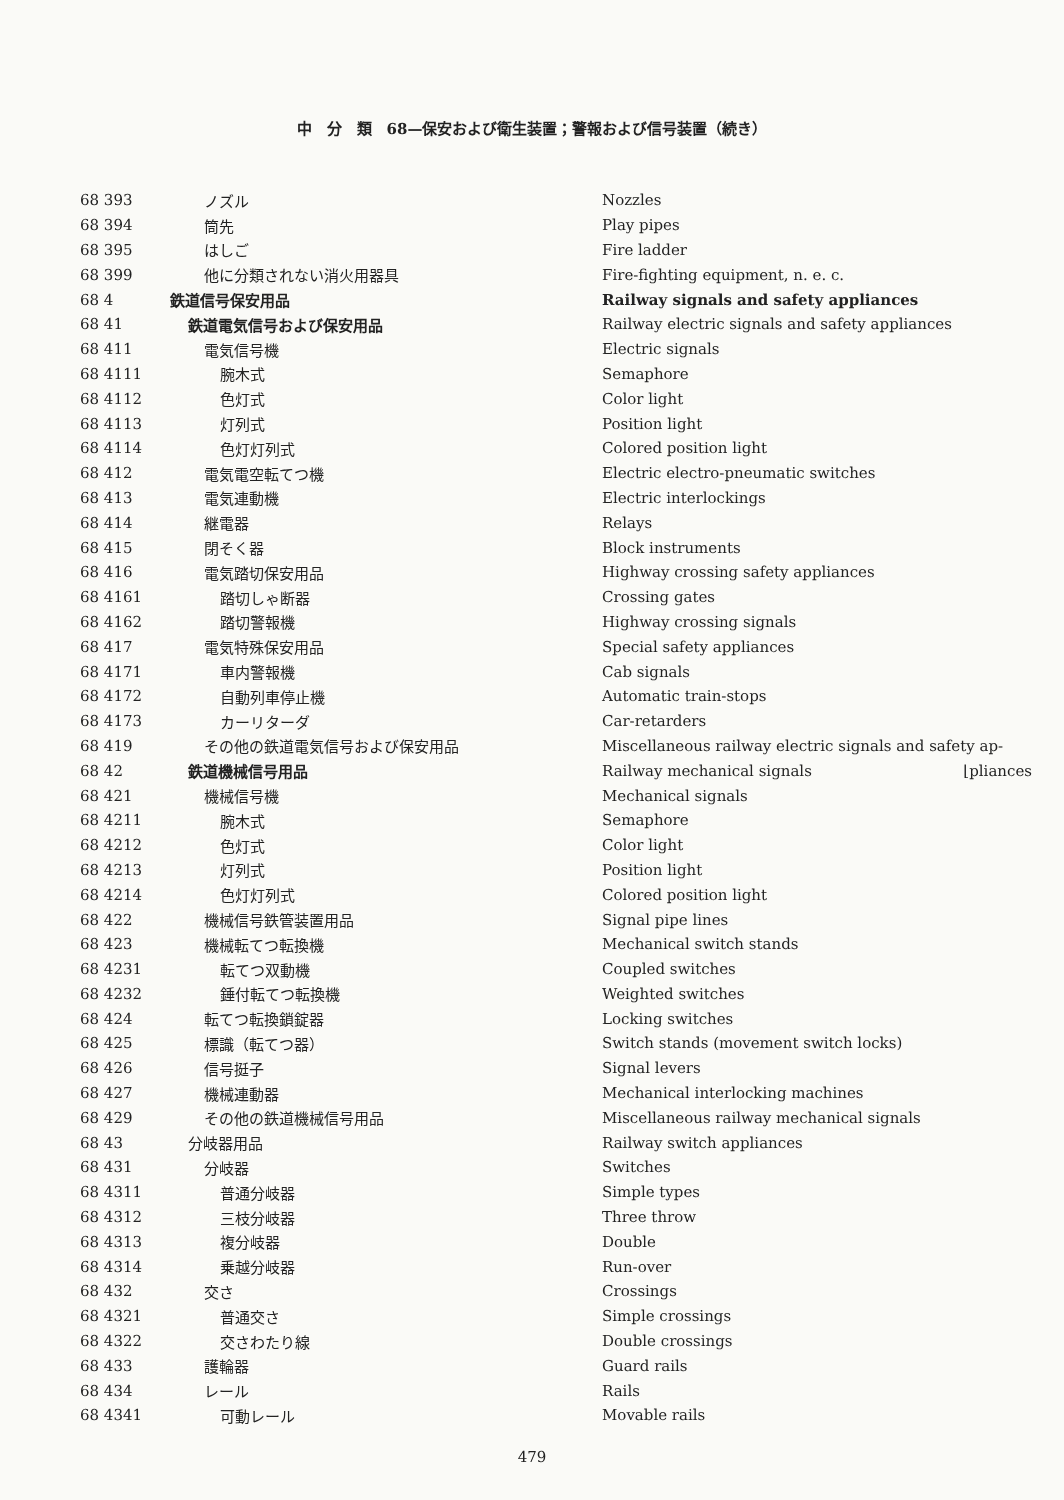中　分　類　68—保安および衛生装置；警報および信号装置（続き）
| 68 393 | ノズル | Nozzles |
| 68 394 | 筒先 | Play pipes |
| 68 395 | はしご | Fire ladder |
| 68 399 | 他に分類されない消火用器具 | Fire-fighting equipment, n. e. c. |
| 68 4 | 鉄道信号保安用品 | Railway signals and safety appliances |
| 68 41 | 鉄道電気信号および保安用品 | Railway electric signals and safety appliances |
| 68 411 | 電気信号機 | Electric signals |
| 68 4111 | 腕木式 | Semaphore |
| 68 4112 | 色灯式 | Color light |
| 68 4113 | 灯列式 | Position light |
| 68 4114 | 色灯灯列式 | Colored position light |
| 68 412 | 電気電空転てつ機 | Electric electro-pneumatic switches |
| 68 413 | 電気連動機 | Electric interlockings |
| 68 414 | 継電器 | Relays |
| 68 415 | 閉そく器 | Block instruments |
| 68 416 | 電気踏切保安用品 | Highway crossing safety appliances |
| 68 4161 | 踏切しゃ断器 | Crossing gates |
| 68 4162 | 踏切警報機 | Highway crossing signals |
| 68 417 | 電気特殊保安用品 | Special safety appliances |
| 68 4171 | 車内警報機 | Cab signals |
| 68 4172 | 自動列車停止機 | Automatic train-stops |
| 68 4173 | カーリターダ | Car-retarders |
| 68 419 | その他の鉄道電気信号および保安用品 | Miscellaneous railway electric signals and safety ap- |
| 68 42 | 鉄道機械信号用品 | Railway mechanical signals ⌊pliances |
| 68 421 | 機械信号機 | Mechanical signals |
| 68 4211 | 腕木式 | Semaphore |
| 68 4212 | 色灯式 | Color light |
| 68 4213 | 灯列式 | Position light |
| 68 4214 | 色灯灯列式 | Colored position light |
| 68 422 | 機械信号鉄管装置用品 | Signal pipe lines |
| 68 423 | 機械転てつ転換機 | Mechanical switch stands |
| 68 4231 | 転てつ双動機 | Coupled switches |
| 68 4232 | 錘付転てつ転換機 | Weighted switches |
| 68 424 | 転てつ転換鎖錠器 | Locking switches |
| 68 425 | 標識（転てつ器） | Switch stands (movement switch locks) |
| 68 426 | 信号挺子 | Signal levers |
| 68 427 | 機械連動器 | Mechanical interlocking machines |
| 68 429 | その他の鉄道機械信号用品 | Miscellaneous railway mechanical signals |
| 68 43 | 分岐器用品 | Railway switch appliances |
| 68 431 | 分岐器 | Switches |
| 68 4311 | 普通分岐器 | Simple types |
| 68 4312 | 三枝分岐器 | Three throw |
| 68 4313 | 複分岐器 | Double |
| 68 4314 | 乗越分岐器 | Run-over |
| 68 432 | 交さ | Crossings |
| 68 4321 | 普通交さ | Simple crossings |
| 68 4322 | 交さわたり線 | Double crossings |
| 68 433 | 護輪器 | Guard rails |
| 68 434 | レール | Rails |
| 68 4341 | 可動レール | Movable rails |
479